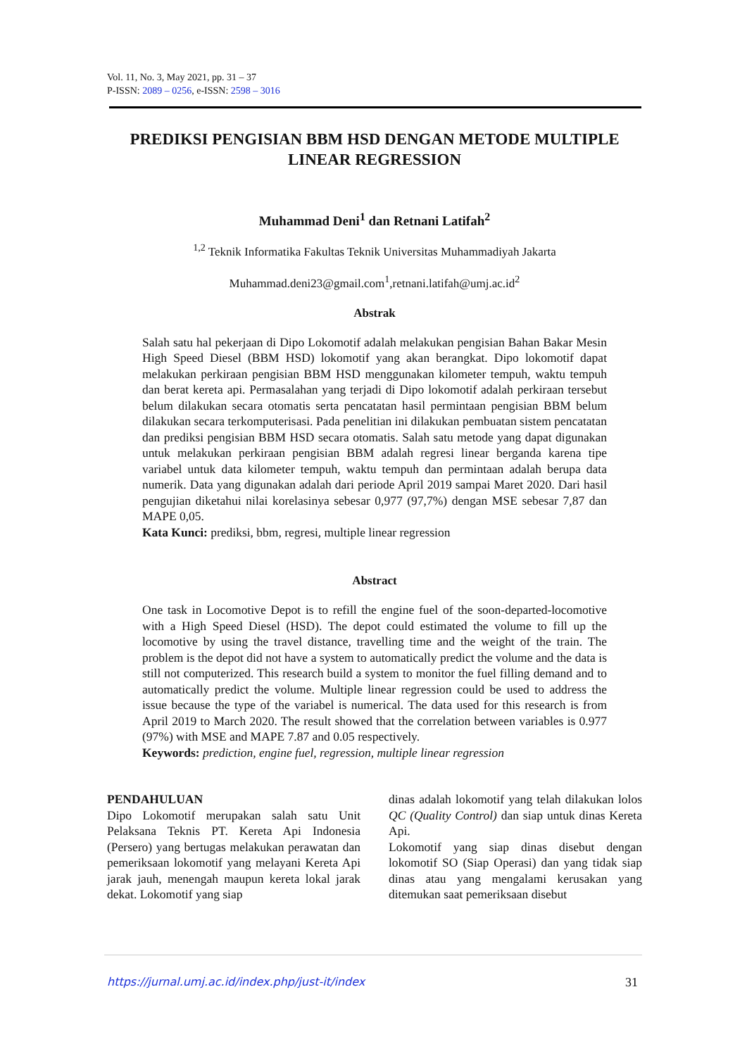Vol. 11, No. 3, May 2021, pp. 31 – 37
P-ISSN: 2089 – 0256, e-ISSN: 2598 – 3016
PREDIKSI PENGISIAN BBM HSD DENGAN METODE MULTIPLE LINEAR REGRESSION
Muhammad Deni<sup>1</sup> dan Retnani Latifah<sup>2</sup>
<sup>1,2</sup> Teknik Informatika Fakultas Teknik Universitas Muhammadiyah Jakarta
Muhammad.deni23@gmail.com<sup>1</sup>,retnani.latifah@umj.ac.id<sup>2</sup>
Abstrak
Salah satu hal pekerjaan di Dipo Lokomotif adalah melakukan pengisian Bahan Bakar Mesin High Speed Diesel (BBM HSD) lokomotif yang akan berangkat. Dipo lokomotif dapat melakukan perkiraan pengisian BBM HSD menggunakan kilometer tempuh, waktu tempuh dan berat kereta api. Permasalahan yang terjadi di Dipo lokomotif adalah perkiraan tersebut belum dilakukan secara otomatis serta pencatatan hasil permintaan pengisian BBM belum dilakukan secara terkomputerisasi. Pada penelitian ini dilakukan pembuatan sistem pencatatan dan prediksi pengisian BBM HSD secara otomatis. Salah satu metode yang dapat digunakan untuk melakukan perkiraan pengisian BBM adalah regresi linear berganda karena tipe variabel untuk data kilometer tempuh, waktu tempuh dan permintaan adalah berupa data numerik. Data yang digunakan adalah dari periode April 2019 sampai Maret 2020. Dari hasil pengujian diketahui nilai korelasinya sebesar 0,977 (97,7%) dengan MSE sebesar 7,87 dan MAPE 0,05.
Kata Kunci: prediksi, bbm, regresi, multiple linear regression
Abstract
One task in Locomotive Depot is to refill the engine fuel of the soon-departed-locomotive with a High Speed Diesel (HSD). The depot could estimated the volume to fill up the locomotive by using the travel distance, travelling time and the weight of the train. The problem is the depot did not have a system to automatically predict the volume and the data is still not computerized. This research build a system to monitor the fuel filling demand and to automatically predict the volume. Multiple linear regression could be used to address the issue because the type of the variabel is numerical. The data used for this research is from April 2019 to March 2020. The result showed that the correlation between variables is 0.977 (97%) with MSE and MAPE 7.87 and 0.05 respectively.
Keywords: prediction, engine fuel, regression, multiple linear regression
PENDAHULUAN
Dipo Lokomotif merupakan salah satu Unit Pelaksana Teknis PT. Kereta Api Indonesia (Persero) yang bertugas melakukan perawatan dan pemeriksaan lokomotif yang melayani Kereta Api jarak jauh, menengah maupun kereta lokal jarak dekat. Lokomotif yang siap
dinas adalah lokomotif yang telah dilakukan lolos QC (Quality Control) dan siap untuk dinas Kereta Api.
Lokomotif yang siap dinas disebut dengan lokomotif SO (Siap Operasi) dan yang tidak siap dinas atau yang mengalami kerusakan yang ditemukan saat pemeriksaan disebut
https://jurnal.umj.ac.id/index.php/just-it/index 31